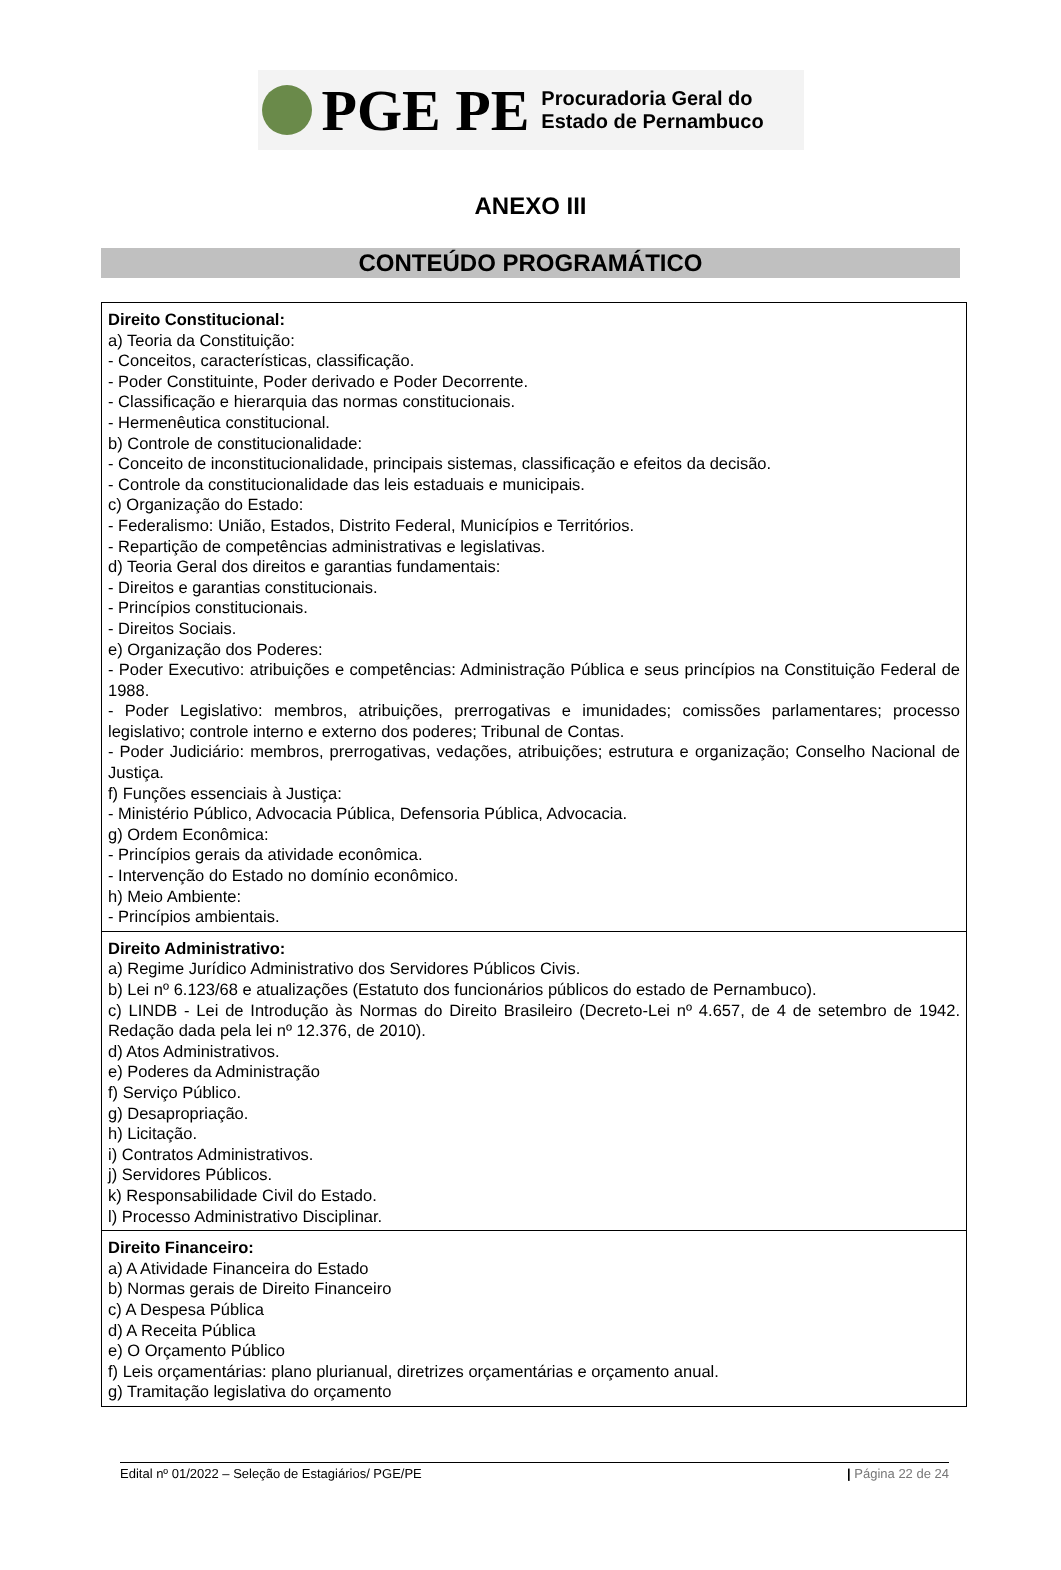PGE PE Procuradoria Geral do
Estado de Pernambuco
ANEXO III
CONTEÚDO PROGRAMÁTICO
| Direito Constitucional: a) Teoria da Constituição: - Conceitos, características, classificação. - Poder Constituinte, Poder derivado e Poder Decorrente. - Classificação e hierarquia das normas constitucionais. - Hermenêutica constitucional. b) Controle de constitucionalidade: - Conceito de inconstitucionalidade, principais sistemas, classificação e efeitos da decisão. - Controle da constitucionalidade das leis estaduais e municipais. c) Organização do Estado: - Federalismo: União, Estados, Distrito Federal, Municípios e Territórios. - Repartição de competências administrativas e legislativas. d) Teoria Geral dos direitos e garantias fundamentais: - Direitos e garantias constitucionais. - Princípios constitucionais. - Direitos Sociais. e) Organização dos Poderes: - Poder Executivo: atribuições e competências: Administração Pública e seus princípios na Constituição Federal de 1988. - Poder Legislativo: membros, atribuições, prerrogativas e imunidades; comissões parlamentares; processo legislativo; controle interno e externo dos poderes; Tribunal de Contas. - Poder Judiciário: membros, prerrogativas, vedações, atribuições; estrutura e organização; Conselho Nacional de Justiça. f) Funções essenciais à Justiça: - Ministério Público, Advocacia Pública, Defensoria Pública, Advocacia. g) Ordem Econômica: - Princípios gerais da atividade econômica. - Intervenção do Estado no domínio econômico. h) Meio Ambiente: - Princípios ambientais. |
| Direito Administrativo: a) Regime Jurídico Administrativo dos Servidores Públicos Civis. b) Lei nº 6.123/68 e atualizações (Estatuto dos funcionários públicos do estado de Pernambuco). c) LINDB - Lei de Introdução às Normas do Direito Brasileiro (Decreto-Lei nº 4.657, de 4 de setembro de 1942. Redação dada pela lei nº 12.376, de 2010). d) Atos Administrativos. e) Poderes da Administração f) Serviço Público. g) Desapropriação. h) Licitação. i) Contratos Administrativos. j) Servidores Públicos. k) Responsabilidade Civil do Estado. l) Processo Administrativo Disciplinar. |
| Direito Financeiro: a) A Atividade Financeira do Estado b) Normas gerais de Direito Financeiro c) A Despesa Pública d) A Receita Pública e) O Orçamento Público f) Leis orçamentárias: plano plurianual, diretrizes orçamentárias e orçamento anual. g) Tramitação legislativa do orçamento |
Edital nº 01/2022 – Seleção de Estagiários/ PGE/PE | Página 22 de 24